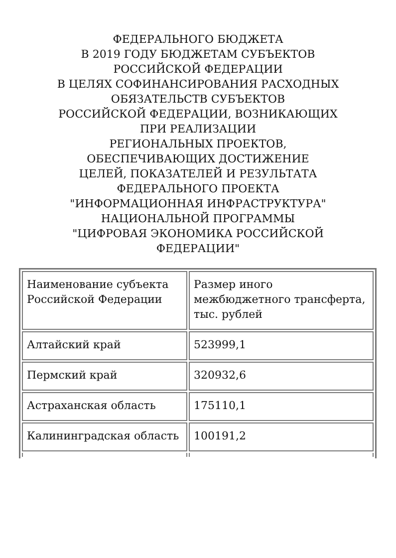ФЕДЕРАЛЬНОГО БЮДЖЕТА
В 2019 ГОДУ БЮДЖЕТАМ СУБЪЕКТОВ
РОССИЙСКОЙ ФЕДЕРАЦИИ
В ЦЕЛЯХ СОФИНАНСИРОВАНИЯ РАСХОДНЫХ
ОБЯЗАТЕЛЬСТВ СУБЪЕКТОВ
РОССИЙСКОЙ ФЕДЕРАЦИИ, ВОЗНИКАЮЩИХ
ПРИ РЕАЛИЗАЦИИ
РЕГИОНАЛЬНЫХ ПРОЕКТОВ,
ОБЕСПЕЧИВАЮЩИХ ДОСТИЖЕНИЕ
ЦЕЛЕЙ, ПОКАЗАТЕЛЕЙ И РЕЗУЛЬТАТА
ФЕДЕРАЛЬНОГО ПРОЕКТА
"ИНФОРМАЦИОННАЯ ИНФРАСТРУКТУРА"
НАЦИОНАЛЬНОЙ ПРОГРАММЫ
"ЦИФРОВАЯ ЭКОНОМИКА РОССИЙСКОЙ
ФЕДЕРАЦИИ"
| Наименование субъекта Российской Федерации | Размер иного межбюджетного трансферта, тыс. рублей |
| Алтайский край | 523999,1 |
| Пермский край | 320932,6 |
| Астраханская область | 175110,1 |
| Калининградская область | 100191,2 |